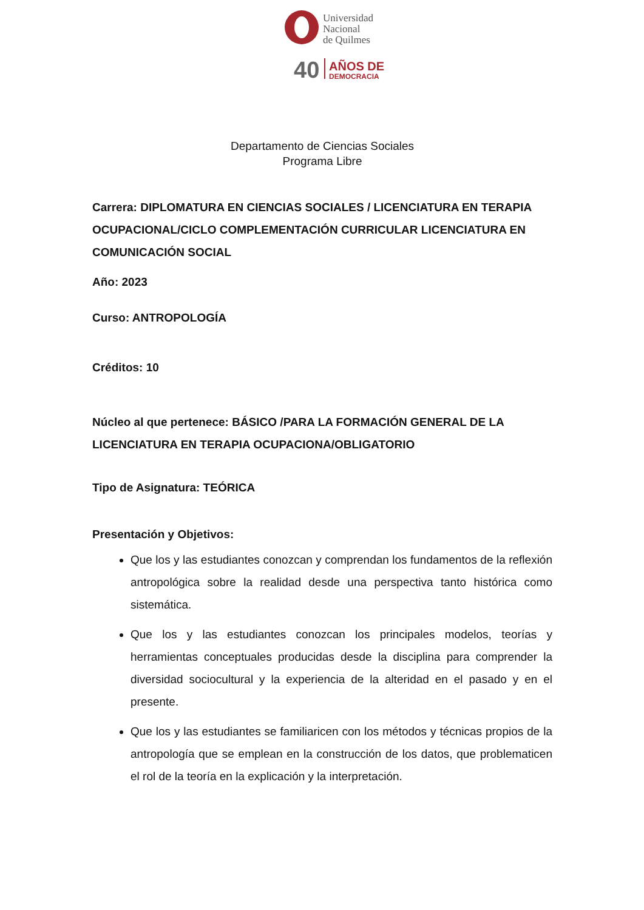Universidad
Nacional
de Quilmes
40
AÑOS DE
DEMOCRACIA
Departamento de Ciencias Sociales
Programa Libre
Carrera: DIPLOMATURA EN CIENCIAS SOCIALES / LICENCIATURA EN TERAPIA OCUPACIONAL/CICLO COMPLEMENTACIÓN CURRICULAR LICENCIATURA EN COMUNICACIÓN SOCIAL
Año: 2023
Curso: ANTROPOLOGÍA
Créditos: 10
Núcleo al que pertenece: BÁSICO /PARA LA FORMACIÓN GENERAL DE LA LICENCIATURA EN TERAPIA OCUPACIONA/OBLIGATORIO
Tipo de Asignatura: TEÓRICA
Presentación y Objetivos:
Que los y las estudiantes conozcan y comprendan los fundamentos de la reflexión antropológica sobre la realidad desde una perspectiva tanto histórica como sistemática.
Que los y las estudiantes conozcan los principales modelos, teorías y herramientas conceptuales producidas desde la disciplina para comprender la diversidad sociocultural y la experiencia de la alteridad en el pasado y en el presente.
Que los y las estudiantes se familiaricen con los métodos y técnicas propios de la antropología que se emplean en la construcción de los datos, que problematicen el rol de la teoría en la explicación y la interpretación.